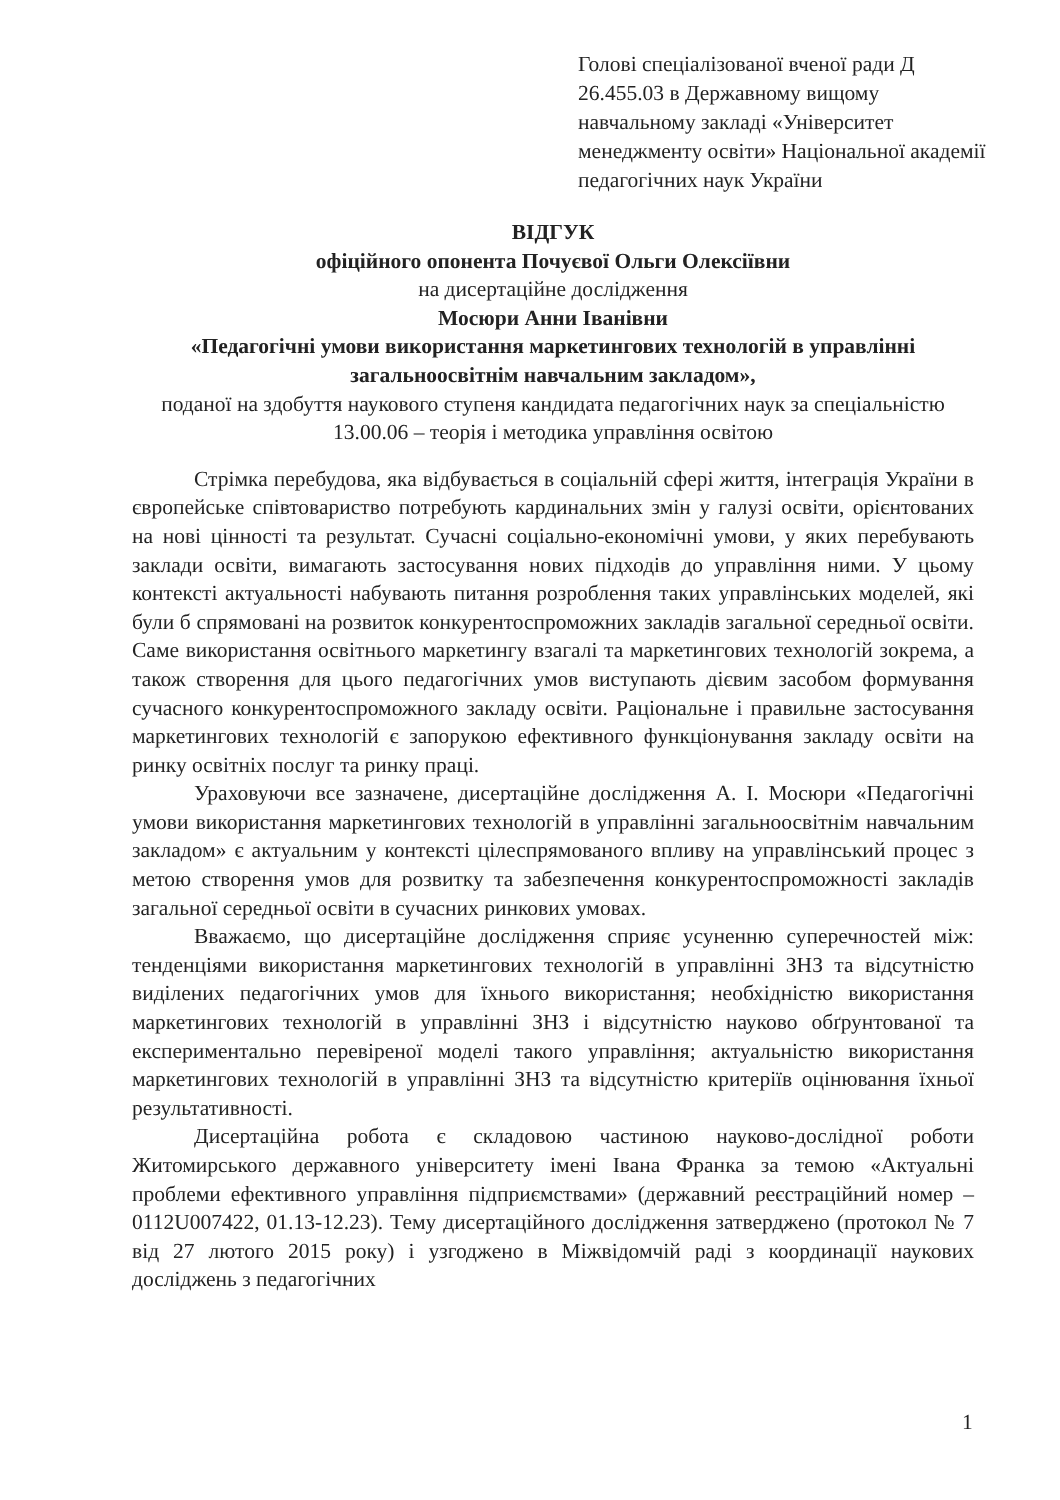Голові спеціалізованої вченої ради Д 26.455.03 в Державному вищому навчальному закладі «Університет менеджменту освіти» Національної академії педагогічних наук України
ВІДГУК
офіційного опонента Почуєвої Ольги Олексіївни
на дисертаційне дослідження
Мосюри Анни Іванівни
«Педагогічні умови використання маркетингових технологій в управлінні загальноосвітнім навчальним закладом»,
поданої на здобуття наукового ступеня кандидата педагогічних наук за спеціальністю 13.00.06 – теорія і методика управління освітою
Стрімка перебудова, яка відбувається в соціальній сфері життя, інтеграція України в європейське співтовариство потребують кардинальних змін у галузі освіти, орієнтованих на нові цінності та результат. Сучасні соціально-економічні умови, у яких перебувають заклади освіти, вимагають застосування нових підходів до управління ними. У цьому контексті актуальності набувають питання розроблення таких управлінських моделей, які були б спрямовані на розвиток конкурентоспроможних закладів загальної середньої освіти. Саме використання освітнього маркетингу взагалі та маркетингових технологій зокрема, а також створення для цього педагогічних умов виступають дієвим засобом формування сучасного конкурентоспроможного закладу освіти. Раціональне і правильне застосування маркетингових технологій є запорукою ефективного функціонування закладу освіти на ринку освітніх послуг та ринку праці.
Ураховуючи все зазначене, дисертаційне дослідження А. І. Мосюри «Педагогічні умови використання маркетингових технологій в управлінні загальноосвітнім навчальним закладом» є актуальним у контексті цілеспрямованого впливу на управлінський процес з метою створення умов для розвитку та забезпечення конкурентоспроможності закладів загальної середньої освіти в сучасних ринкових умовах.
Вважаємо, що дисертаційне дослідження сприяє усуненню суперечностей між: тенденціями використання маркетингових технологій в управлінні ЗНЗ та відсутністю виділених педагогічних умов для їхнього використання; необхідністю використання маркетингових технологій в управлінні ЗНЗ і відсутністю науково обґрунтованої та експериментально перевіреної моделі такого управління; актуальністю використання маркетингових технологій в управлінні ЗНЗ та відсутністю критеріїв оцінювання їхньої результативності.
Дисертаційна робота є складовою частиною науково-дослідної роботи Житомирського державного університету імені Івана Франка за темою «Актуальні проблеми ефективного управління підприємствами» (державний реєстраційний номер – 0112U007422, 01.13-12.23). Тему дисертаційного дослідження затверджено (протокол № 7 від 27 лютого 2015 року) і узгоджено в Міжвідомчій раді з координації наукових досліджень з педагогічних
1